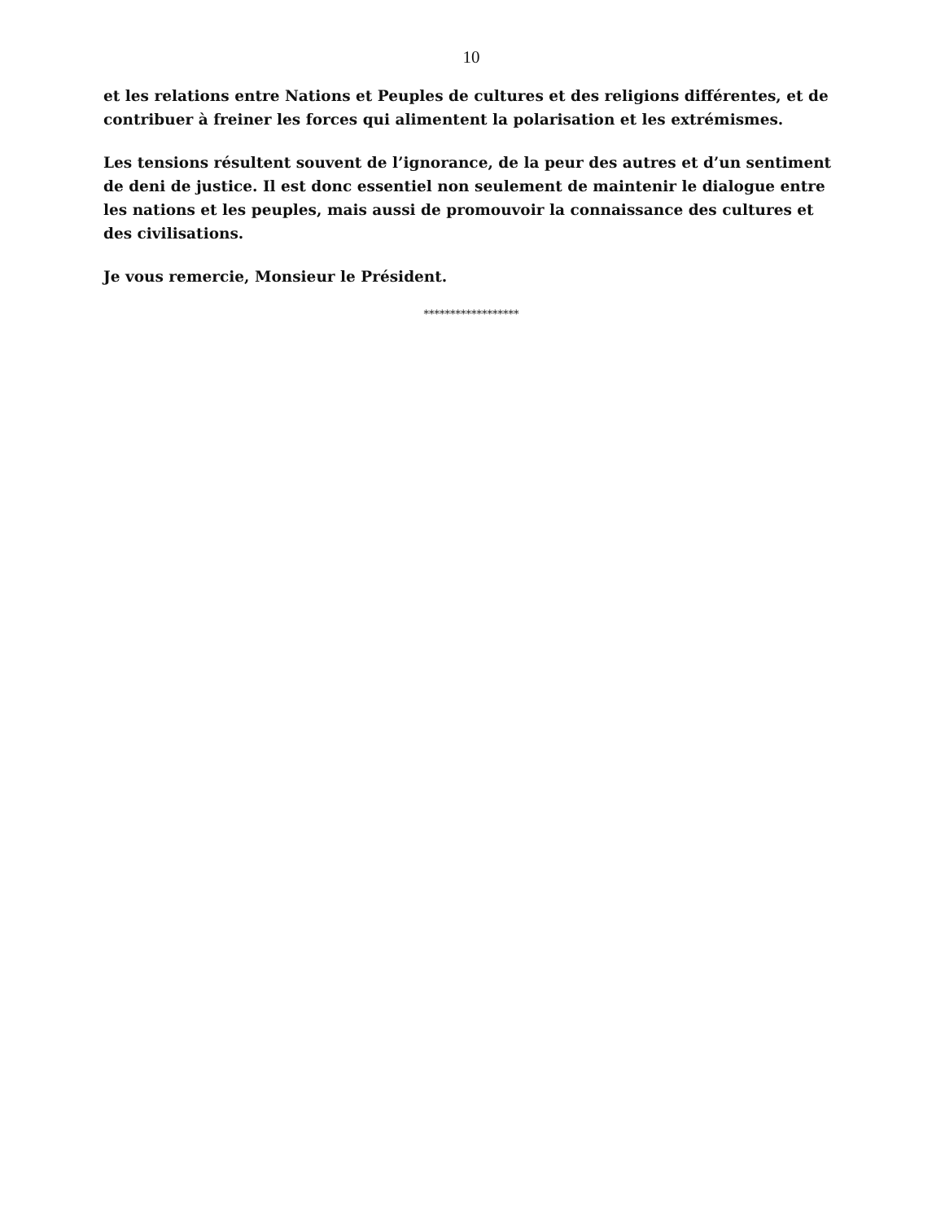10
et les relations entre Nations et Peuples de cultures et des religions différentes, et de contribuer à freiner les forces qui alimentent la polarisation et les extrémismes.
Les tensions résultent souvent de l’ignorance, de la peur des autres et d’un sentiment de deni de justice. Il est donc essentiel non seulement de maintenir le dialogue entre les nations et les peuples, mais aussi de promouvoir la connaissance des cultures et des civilisations.
Je vous remercie, Monsieur le Président.
******************